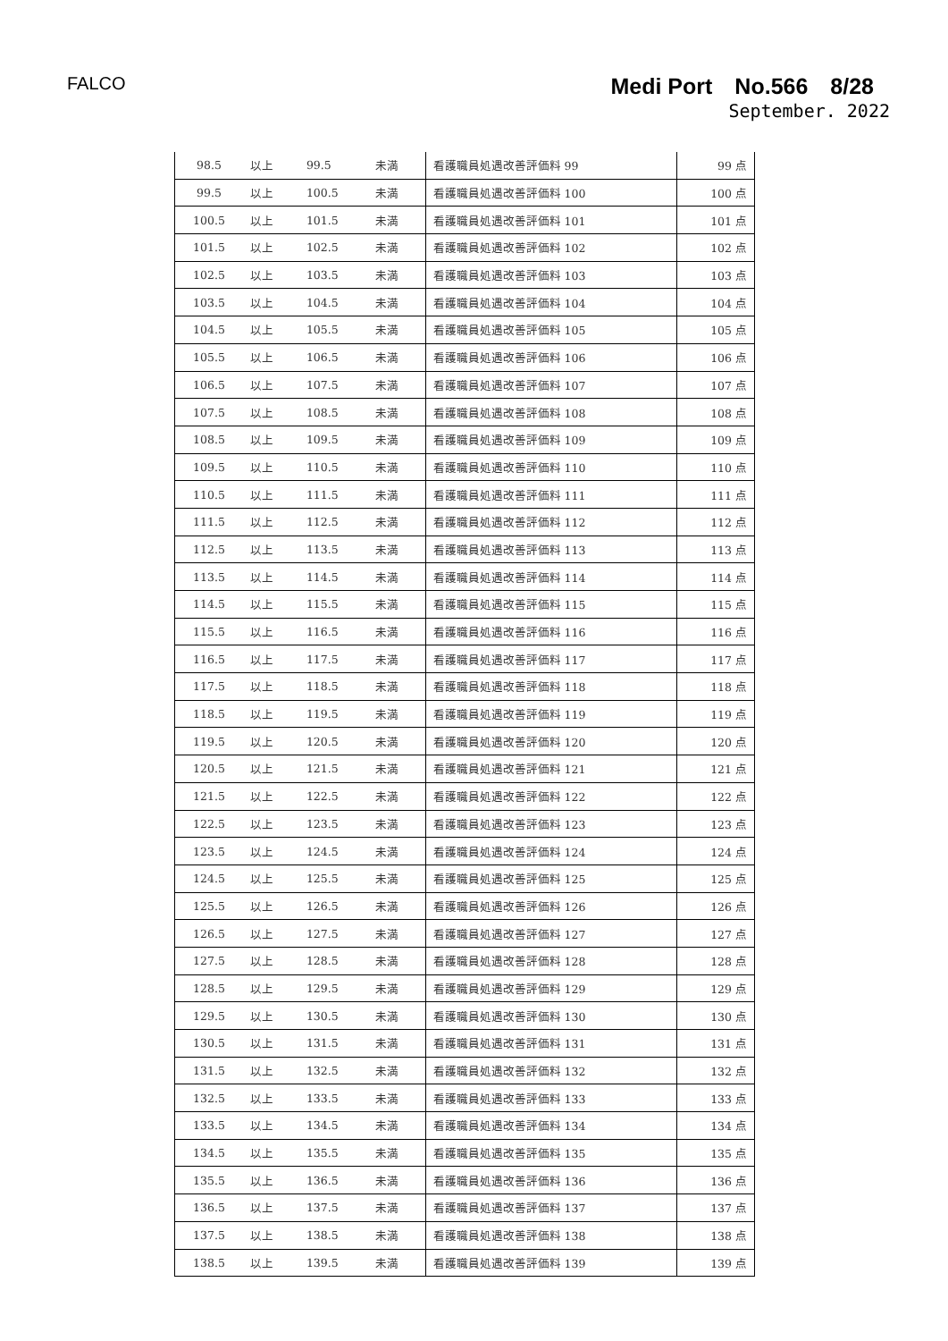FALCO
Medi Port　No.566　8/28
September. 2022
| 98.5 | 以上 | 99.5 | 未満 | 看護職員処遇改善評価料 99 | 99 点 |
| 99.5 | 以上 | 100.5 | 未満 | 看護職員処遇改善評価料 100 | 100 点 |
| 100.5 | 以上 | 101.5 | 未満 | 看護職員処遇改善評価料 101 | 101 点 |
| 101.5 | 以上 | 102.5 | 未満 | 看護職員処遇改善評価料 102 | 102 点 |
| 102.5 | 以上 | 103.5 | 未満 | 看護職員処遇改善評価料 103 | 103 点 |
| 103.5 | 以上 | 104.5 | 未満 | 看護職員処遇改善評価料 104 | 104 点 |
| 104.5 | 以上 | 105.5 | 未満 | 看護職員処遇改善評価料 105 | 105 点 |
| 105.5 | 以上 | 106.5 | 未満 | 看護職員処遇改善評価料 106 | 106 点 |
| 106.5 | 以上 | 107.5 | 未満 | 看護職員処遇改善評価料 107 | 107 点 |
| 107.5 | 以上 | 108.5 | 未満 | 看護職員処遇改善評価料 108 | 108 点 |
| 108.5 | 以上 | 109.5 | 未満 | 看護職員処遇改善評価料 109 | 109 点 |
| 109.5 | 以上 | 110.5 | 未満 | 看護職員処遇改善評価料 110 | 110 点 |
| 110.5 | 以上 | 111.5 | 未満 | 看護職員処遇改善評価料 111 | 111 点 |
| 111.5 | 以上 | 112.5 | 未満 | 看護職員処遇改善評価料 112 | 112 点 |
| 112.5 | 以上 | 113.5 | 未満 | 看護職員処遇改善評価料 113 | 113 点 |
| 113.5 | 以上 | 114.5 | 未満 | 看護職員処遇改善評価料 114 | 114 点 |
| 114.5 | 以上 | 115.5 | 未満 | 看護職員処遇改善評価料 115 | 115 点 |
| 115.5 | 以上 | 116.5 | 未満 | 看護職員処遇改善評価料 116 | 116 点 |
| 116.5 | 以上 | 117.5 | 未満 | 看護職員処遇改善評価料 117 | 117 点 |
| 117.5 | 以上 | 118.5 | 未満 | 看護職員処遇改善評価料 118 | 118 点 |
| 118.5 | 以上 | 119.5 | 未満 | 看護職員処遇改善評価料 119 | 119 点 |
| 119.5 | 以上 | 120.5 | 未満 | 看護職員処遇改善評価料 120 | 120 点 |
| 120.5 | 以上 | 121.5 | 未満 | 看護職員処遇改善評価料 121 | 121 点 |
| 121.5 | 以上 | 122.5 | 未満 | 看護職員処遇改善評価料 122 | 122 点 |
| 122.5 | 以上 | 123.5 | 未満 | 看護職員処遇改善評価料 123 | 123 点 |
| 123.5 | 以上 | 124.5 | 未満 | 看護職員処遇改善評価料 124 | 124 点 |
| 124.5 | 以上 | 125.5 | 未満 | 看護職員処遇改善評価料 125 | 125 点 |
| 125.5 | 以上 | 126.5 | 未満 | 看護職員処遇改善評価料 126 | 126 点 |
| 126.5 | 以上 | 127.5 | 未満 | 看護職員処遇改善評価料 127 | 127 点 |
| 127.5 | 以上 | 128.5 | 未満 | 看護職員処遇改善評価料 128 | 128 点 |
| 128.5 | 以上 | 129.5 | 未満 | 看護職員処遇改善評価料 129 | 129 点 |
| 129.5 | 以上 | 130.5 | 未満 | 看護職員処遇改善評価料 130 | 130 点 |
| 130.5 | 以上 | 131.5 | 未満 | 看護職員処遇改善評価料 131 | 131 点 |
| 131.5 | 以上 | 132.5 | 未満 | 看護職員処遇改善評価料 132 | 132 点 |
| 132.5 | 以上 | 133.5 | 未満 | 看護職員処遇改善評価料 133 | 133 点 |
| 133.5 | 以上 | 134.5 | 未満 | 看護職員処遇改善評価料 134 | 134 点 |
| 134.5 | 以上 | 135.5 | 未満 | 看護職員処遇改善評価料 135 | 135 点 |
| 135.5 | 以上 | 136.5 | 未満 | 看護職員処遇改善評価料 136 | 136 点 |
| 136.5 | 以上 | 137.5 | 未満 | 看護職員処遇改善評価料 137 | 137 点 |
| 137.5 | 以上 | 138.5 | 未満 | 看護職員処遇改善評価料 138 | 138 点 |
| 138.5 | 以上 | 139.5 | 未満 | 看護職員処遇改善評価料 139 | 139 点 |